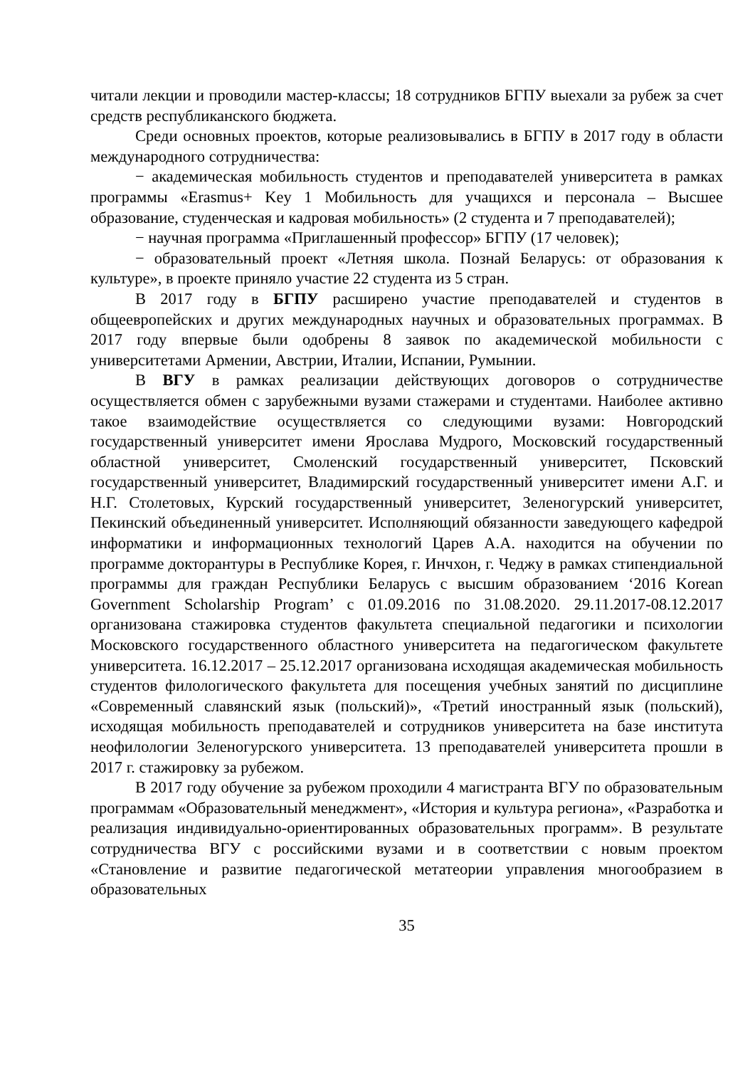читали лекции и проводили мастер-классы; 18 сотрудников БГПУ выехали за рубеж за счет средств республиканского бюджета.
Среди основных проектов, которые реализовывались в БГПУ в 2017 году в области международного сотрудничества:
− академическая мобильность студентов и преподавателей университета в рамках программы «Erasmus+ Key 1 Мобильность для учащихся и персонала – Высшее образование, студенческая и кадровая мобильность» (2 студента и 7 преподавателей);
− научная программа «Приглашенный профессор» БГПУ (17 человек);
− образовательный проект «Летняя школа. Познай Беларусь: от образования к культуре», в проекте приняло участие 22 студента из 5 стран.
В 2017 году в БГПУ расширено участие преподавателей и студентов в общеевропейских и других международных научных и образовательных программах. В 2017 году впервые были одобрены 8 заявок по академической мобильности с университетами Армении, Австрии, Италии, Испании, Румынии.
В ВГУ в рамках реализации действующих договоров о сотрудничестве осуществляется обмен с зарубежными вузами стажерами и студентами. Наиболее активно такое взаимодействие осуществляется со следующими вузами: Новгородский государственный университет имени Ярослава Мудрого, Московский государственный областной университет, Смоленский государственный университет, Псковский государственный университет, Владимирский государственный университет имени А.Г. и Н.Г. Столетовых, Курский государственный университет, Зеленогурский университет, Пекинский объединенный университет. Исполняющий обязанности заведующего кафедрой информатики и информационных технологий Царев А.А. находится на обучении по программе докторантуры в Республике Корея, г. Инчхон, г. Чеджу в рамках стипендиальной программы для граждан Республики Беларусь с высшим образованием ‘2016 Korean Government Scholarship Program’ с 01.09.2016 по 31.08.2020. 29.11.2017-08.12.2017 организована стажировка студентов факультета специальной педагогики и психологии Московского государственного областного университета на педагогическом факультете университета. 16.12.2017 – 25.12.2017 организована исходящая академическая мобильность студентов филологического факультета для посещения учебных занятий по дисциплине «Современный славянский язык (польский)», «Третий иностранный язык (польский), исходящая мобильность преподавателей и сотрудников университета на базе института неофилологии Зеленогурского университета. 13 преподавателей университета прошли в 2017 г. стажировку за рубежом.
В 2017 году обучение за рубежом проходили 4 магистранта ВГУ по образовательным программам «Образовательный менеджмент», «История и культура региона», «Разработка и реализация индивидуально-ориентированных образовательных программ». В результате сотрудничества ВГУ с российскими вузами и в соответствии с новым проектом «Становление и развитие педагогической метатеории управления многообразием в образовательных
35